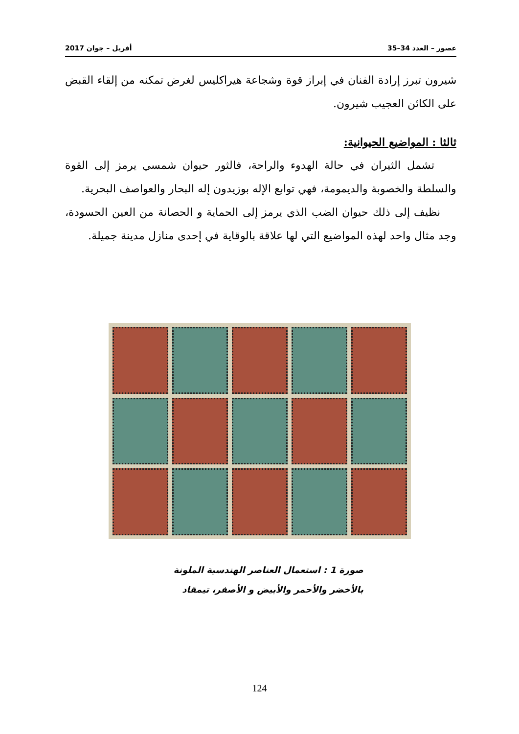عصور – العدد 34–35 أفريل – جوان 2017
شيرون تبرز إرادة الفنان في إبراز قوة وشجاعة هيراكليس لغرض تمكنه من إلقاء القبض على الكائن العجيب شيرون.
ثالثا : المواضيع الحيوانية:
تشمل الثيران في حالة الهدوء والراحة، فالثور حيوان شمسي يرمز إلى القوة والسلطة والخصوبة والديمومة، فهي توابع الإله بوزيدون إله البحار والعواصف البحرية.
نظيف إلى ذلك حيوان الضب الذي يرمز إلى الحماية و الحصانة من العين الحسودة، وجد مثال واحد لهذه المواضيع التي لها علاقة بالوقاية في إحدى منازل مدينة جميلة.
صورة 1 : استعمال العناصر الهندسية الملونة
بالأخضر والأحمر والأبيض و الأصفر، تيمقاد
124